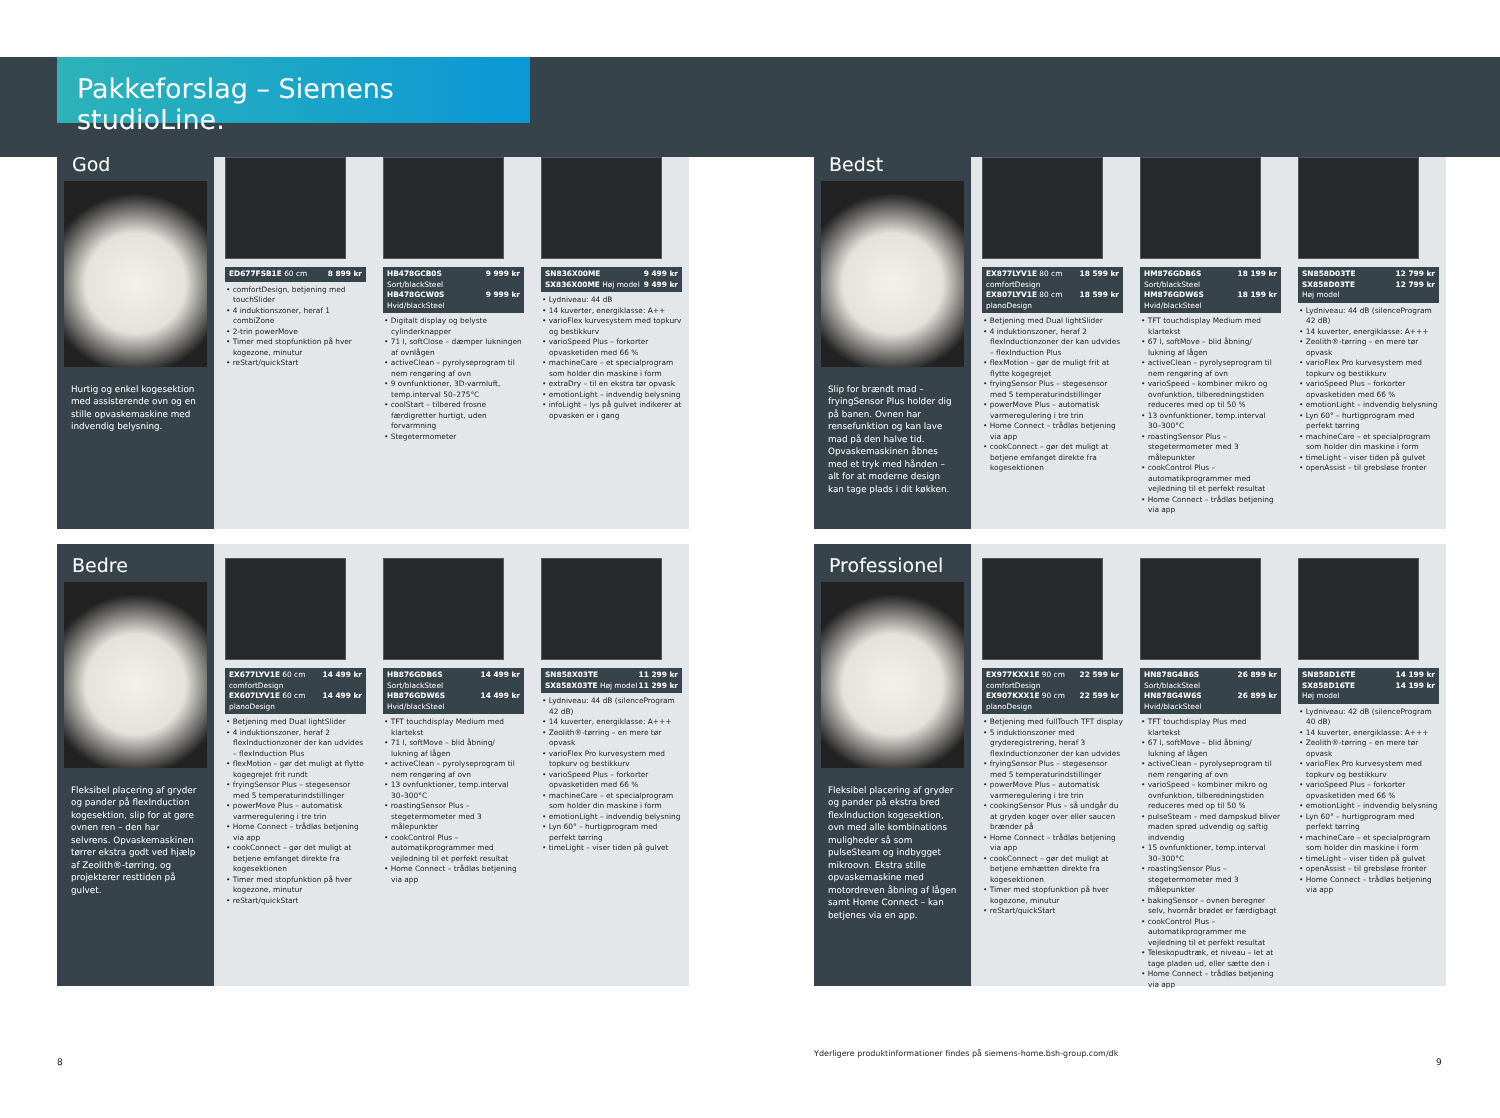Pakkeforslag – Siemens studioLine.
God
Hurtig og enkel kogesektion med assisterende ovn og en stille opvaskemaskine med indvendig belysning.
ED677FSB1E 60 cm 8 899 kr
• comfortDesign, betjening med touchSlider
• 4 induktionszoner, heraf 1 combiZone
• 2-trin powerMove
• Timer med stopfunktion på hver kogezone, minutur
• reStart/quickStart
HB478GCB0S 9 999 kr
Sort/blackSteel
HB478GCW0S 9 999 kr
Hvid/blackSteel
• Digitalt display og belyste cylinderknapper
• 71 l, softClose – dæmper lukningen af ovnlågen
• activeClean – pyrolyseprogram til nem rengøring af ovn
• 9 ovnfunktioner, 3D-varmluft, temp.interval 50–275°C
• coolStart – tilbered frosne færdigretter hurtigt, uden forvarmning
• Stegetermometer
SN836X00ME 9 499 kr
SX836X00ME Høj model 9 499 kr
• Lydniveau: 44 dB
• 14 kuverter, energiklasse: A++
• varioFlex kurvesystem med topkurv og bestikkurv
• varioSpeed Plus – forkorter opvasketiden med 66 %
• machineCare – et specialprogram som holder din maskine i form
• extraDry – til en ekstra tør opvask
• emotionLight – indvendig belysning
• infoLight – lys på gulvet indikerer at opvasken er i gang
Bedre
Fleksibel placering af gryder og pander på flexInduction kogesektion, slip for at gøre ovnen ren – den har selvrens. Opvaskemaskinen tørrer ekstra godt ved hjælp af Zeolith®-tørring, og projekterer resttiden på gulvet.
EX677LYV1E 60 cm 14 499 kr
comfortDesign
EX607LYV1E 60 cm 14 499 kr
planoDesign
• Betjening med Dual lightSlider
• 4 induktionszoner, heraf 2 flexInductionzoner der kan udvides – flexInduction Plus
• flexMotion – gør det muligt at flytte kogegrejet frit rundt
• fryingSensor Plus – stegesensor med 5 temperaturindstillinger
• powerMove Plus – automatisk varmeregulering i tre trin
• Home Connect – trådløs betjening via app
• cookConnect – gør det muligt at betjene emfanget direkte fra kogesektionen
• Timer med stopfunktion på hver kogezone, minutur
• reStart/quickStart
HB876GDB6S 14 499 kr
Sort/blackSteel
HB876GDW6S 14 499 kr
Hvid/blackSteel
• TFT touchdisplay Medium med klartekst
• 71 l, softMove – blid åbning/ lukning af lågen
• activeClean – pyrolyseprogram til nem rengøring af ovn
• 13 ovnfunktioner, temp.interval 30–300°C
• roastingSensor Plus – stegetermometer med 3 målepunkter
• cookControl Plus – automatikprogrammer med vejledning til et perfekt resultat
• Home Connect – trådløs betjening via app
SN858X03TE 11 299 kr
SX858X03TE Høj model 11 299 kr
• Lydniveau: 44 dB (silenceProgram 42 dB)
• 14 kuverter, energiklasse: A+++
• Zeolith®-tørring – en mere tør opvask
• varioFlex Pro kurvesystem med topkurv og bestikkurv
• varioSpeed Plus – forkorter opvasketiden med 66 %
• machineCare – et specialprogram som holder din maskine i form
• emotionLight – indvendig belysning
• Lyn 60° – hurtigprogram med perfekt tørring
• timeLight – viser tiden på gulvet
Bedst
Slip for brændt mad – fryingSensor Plus holder dig på banen. Ovnen har rensefunktion og kan lave mad på den halve tid. Opvaskemaskinen åbnes med et tryk med hånden – alt for at moderne design kan tage plads i dit køkken.
EX877LYV1E 80 cm 18 599 kr
comfortDesign
EX807LYV1E 80 cm 18 599 kr
planoDesign
• Betjening med Dual lightSlider
• 4 induktionszoner, heraf 2 flexInductionzoner der kan udvides – flexInduction Plus
• flexMotion – gør de muligt frit at flytte kogegrejet
• fryingSensor Plus – stegesensor med 5 temperaturindstillinger
• powerMove Plus – automatisk varmeregulering i tre trin
• Home Connect – trådløs betjening via app
• cookConnect – gør det muligt at betjene emfanget direkte fra kogesektionen
HM876GDB6S 18 199 kr
Sort/blackSteel
HM876GDW6S 18 199 kr
Hvid/blackSteel
• TFT touchdisplay Medium med klartekst
• 67 l, softMove – blid åbning/ lukning af lågen
• activeClean – pyrolyseprogram til nem rengøring af ovn
• varioSpeed – kombiner mikro og ovnfunktion, tilberedningstiden reduceres med op til 50 %
• 13 ovnfunktioner, temp.interval 30–300°C
• roastingSensor Plus – stegetermometer med 3 målepunkter
• cookControl Plus – automatikprogrammer med vejledning til et perfekt resultat
• Home Connect – trådløs betjening via app
SN858D03TE 12 799 kr
SX858D03TE 12 799 kr
Høj model
• Lydniveau: 44 dB (silenceProgram 42 dB)
• 14 kuverter, energiklasse: A+++
• Zeolith®-tørring – en mere tør opvask
• varioFlex Pro kurvesystem med topkurv og bestikkurv
• varioSpeed Plus – forkorter opvasketiden med 66 %
• emotionLight – indvendig belysning
• Lyn 60° – hurtigprogram med perfekt tørring
• machineCare – et specialprogram som holder din maskine i form
• timeLight – viser tiden på gulvet
• openAssist – til grebsløse fronter
Professionel
Fleksibel placering af gryder og pander på ekstra bred flexInduction kogesektion, ovn med alle kombinations muligheder så som pulseSteam og indbygget mikroovn. Ekstra stille opvaskemaskine med motordreven åbning af lågen samt Home Connect – kan betjenes via en app.
EX977KXX1E 90 cm 22 599 kr
comfortDesign
EX907KXX1E 90 cm 22 599 kr
planoDesign
• Betjening med fullTouch TFT display
• 5 induktionszoner med gryderegistrering, heraf 3 flexInductionzoner der kan udvides
• fryingSensor Plus – stegesensor med 5 temperaturindstillinger
• powerMove Plus – automatisk varmeregulering i tre trin
• cookingSensor Plus – så undgår du at gryden koger over eller saucen brænder på
• Home Connect – trådløs betjening via app
• cookConnect – gør det muligt at betjene emhætten direkte fra kogesektionen
• Timer med stopfunktion på hver kogezone, minutur
• reStart/quickStart
HN878G4B6S 26 899 kr
Sort/blackSteel
HN878G4W6S 26 899 kr
Hvid/blackSteel
• TFT touchdisplay Plus med klartekst
• 67 l, softMove – blid åbning/ lukning af lågen
• activeClean – pyrolyseprogram til nem rengøring af ovn
• varioSpeed – kombiner mikro og ovnfunktion, tilberedningstiden reduceres med op til 50 %
• pulseSteam – med dampskud bliver maden sprød udvendig og saftig indvendig
• 15 ovnfunktioner, temp.interval 30–300°C
• roastingSensor Plus – stegetermometer med 3 målepunkter
• bakingSensor – ovnen beregner selv, hvornår brødet er færdigbagt
• cookControl Plus – automatikprogrammer me vejledning til et perfekt resultat
• Teleskopudtræk, et niveau – let at tage pladen ud, eller sætte den i
• Home Connect – trådløs betjening via app
SN858D16TE 14 199 kr
SX858D16TE 14 199 kr
Høj model
• Lydniveau: 42 dB (silenceProgram 40 dB)
• 14 kuverter, energiklasse: A+++
• Zeolith®-tørring – en mere tør opvask
• varioFlex Pro kurvesystem med topkurv og bestikkurv
• varioSpeed Plus – forkorter opvasketiden med 66 %
• emotionLight – indvendig belysning
• Lyn 60° – hurtigprogram med perfekt tørring
• machineCare – et specialprogram som holder din maskine i form
• timeLight – viser tiden på gulvet
• openAssist – til grebsløse fronter
• Home Connect – trådløs betjening via app
Yderligere produktinformationer findes på siemens-home.bsh-group.com/dk
8 9